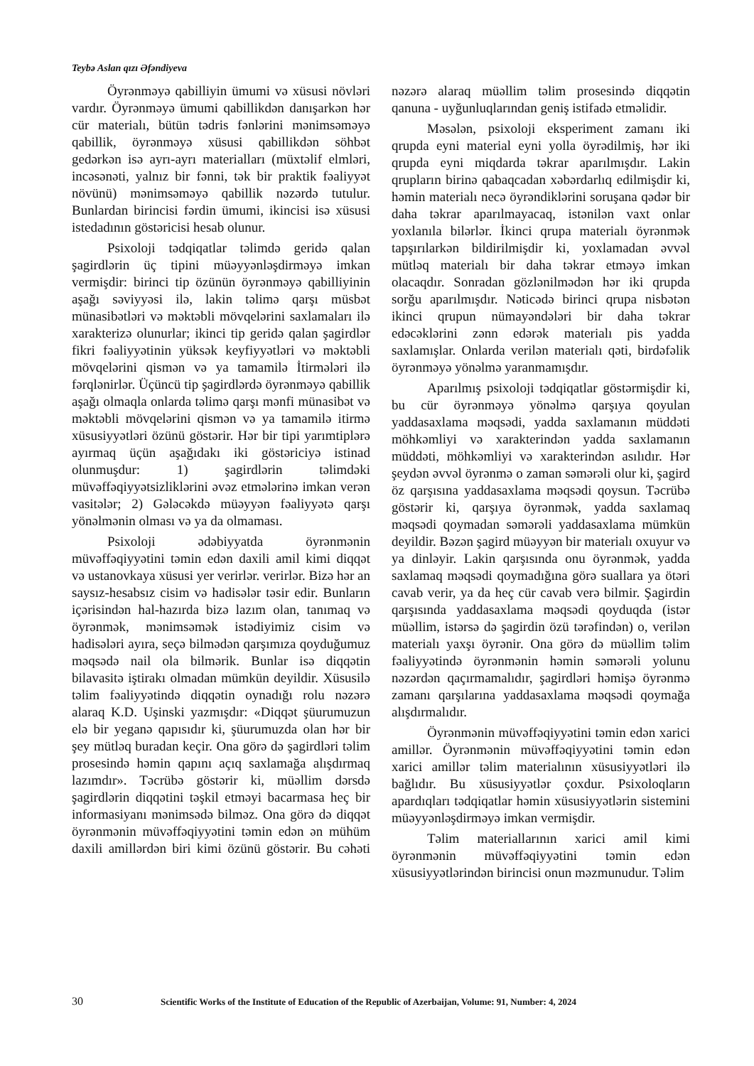Teybə Aslan qızı Əfəndiyeva
Öyrənməyə qabilliyin ümumi və xüsusi növləri vardır. Öyrənməyə ümumi qabillikdən danışarkən hər cür materialı, bütün tədris fənlərini mənimsəməyə qabillik, öyrənməyə xüsusi qabillikdən söhbət gedərkən isə ayrı-ayrı materialları (müxtəlif elmləri, incəsənəti, yalnız bir fənni, tək bir praktik fəaliyyət növünü) mənimsəməyə qabillik nəzərdə tutulur. Bunlardan birincisi fərdin ümumi, ikincisi isə xüsusi istedadının göstəricisi hesab olunur.
Psixoloji tədqiqatlar təlimdə geridə qalan şagirdlərin üç tipini müəyyənləşdirməyə imkan vermişdir: birinci tip özünün öyrənməyə qabilliyinin aşağı səviyyəsi ilə, lakin təlimə qarşı müsbət münasibətləri və məktəbli mövqelərini saxlamaları ilə xarakterizə olunurlar; ikinci tip geridə qalan şagirdlər fikri fəaliyyətinin yüksək keyfiyyətləri və məktəbli mövqelərini qismən və ya tamamilə İtirmələri ilə fərqlənirlər. Üçüncü tip şagirdlərdə öyrənməyə qabillik aşağı olmaqla onlarda təlimə qarşı mənfi münasibət və məktəbli mövqelərini qismən və ya tamamilə itirmə xüsusiyyətləri özünü göstərir. Hər bir tipi yarımtiplərə ayırmaq üçün aşağıdakı iki göstəriciyə istinad olunmuşdur: 1) şagirdlərin təlimdəki müvəffəqiyyətsizliklərini əvəz etmələrinə imkan verən vasitələr; 2) Gələcəkdə müəyyən fəaliyyətə qarşı yönəlmənin olması və ya da olmaması.
Psixoloji ədəbiyyatda öyrənmənin müvəffəqiyyətini təmin edən daxili amil kimi diqqət və ustanovkaya xüsusi yer verirlər. verirlər. Bizə hər an saysız-hesabsız cisim və hadisələr təsir edir. Bunların içərisindən hal-hazırda bizə lazım olan, tanımaq və öyrənmək, mənimsəmək istədiyimiz cisim və hadisələri ayıra, seçə bilmədən qarşımıza qoyduğumuz məqsədə nail ola bilmərik. Bunlar isə diqqətin bilavasitə iştirakı olmadan mümkün deyildir. Xüsusilə təlim fəaliyyətində diqqətin oynadığı rolu nəzərə alaraq K.D. Uşinski yazmışdır: «Diqqət şüurumuzun elə bir yeganə qapısıdır ki, şüurumuzda olan hər bir şey mütləq buradan keçir. Ona görə də şagirdləri təlim prosesində həmin qapını açıq saxlamağa alışdırmaq lazımdır». Təcrübə göstərir ki, müəllim dərsdə şagirdlərin diqqətini təşkil etməyi bacarmasa heç bir informasiyanı mənimsədə bilməz. Ona görə də diqqət öyrənmənin müvəffəqiyyətini təmin edən ən mühüm daxili amillərdən biri kimi özünü göstərir. Bu cəhəti nəzərə alaraq müəllim təlim prosesində diqqətin qanuna - uyğunluqlarından geniş istifadə etməlidir.
Məsələn, psixoloji eksperiment zamanı iki qrupda eyni material eyni yolla öyrədilmiş, hər iki qrupda eyni miqdarda təkrar aparılmışdır. Lakin qrupların birinə qabaqcadan xəbərdarlıq edilmişdir ki, həmin materialı necə öyrəndiklərini soruşana qədər bir daha təkrar aparılmayacaq, istənilən vaxt onlar yoxlanıla bilərlər. İkinci qrupa materialı öyrənmək tapşırılarkən bildirilmişdir ki, yoxlamadan əvvəl mütləq materialı bir daha təkrar etməyə imkan olacaqdır. Sonradan gözlənilmədən hər iki qrupda sorğu aparılmışdır. Nəticədə birinci qrupa nisbətən ikinci qrupun nümayəndələri bir daha təkrar edəcəklərini zənn edərək materialı pis yadda saxlamışlar. Onlarda verilən materialı qəti, birdəfəlik öyrənməyə yönəlmə yaranmamışdır.
Aparılmış psixoloji tədqiqatlar göstərmişdir ki, bu cür öyrənməyə yönəlmə qarşıya qoyulan yaddasaxlama məqsədi, yadda saxlamanın müddəti möhkəmliyi və xarakterindən yadda saxlamanın müddəti, möhkəmliyi və xarakterindən asılıdır. Hər şeydən əvvəl öyrənmə o zaman səmərəli olur ki, şagird öz qarşısına yaddasaxlama məqsədi qoysun. Təcrübə göstərir ki, qarşıya öyrənmək, yadda saxlamaq məqsədi qoymadan səmərəli yaddasaxlama mümkün deyildir. Bəzən şagird müəyyən bir materialı oxuyur və ya dinləyir. Lakin qarşısında onu öyrənmək, yadda saxlamaq məqsədi qoymadığına görə suallara ya ötəri cavab verir, ya da heç cür cavab verə bilmir. Şagirdin qarşısında yaddasaxlama məqsədi qoyduqda (istər müəllim, istərsə də şagirdin özü tərəfindən) o, verilən materialı yaxşı öyrənir. Ona görə də müəllim təlim fəaliyyətində öyrənmənin həmin səmərəli yolunu nəzərdən qaçırmamalıdır, şagirdləri həmişə öyrənmə zamanı qarşılarına yaddasaxlama məqsədi qoymağa alışdırmalıdır.
Öyrənmənin müvəffəqiyyətini təmin edən xarici amillər. Öyrənmənin müvəffəqiyyətini təmin edən xarici amillər təlim materialının xüsusiyyətləri ilə bağlıdır. Bu xüsusiyyətlər çoxdur. Psixoloqların apardıqları tədqiqatlar həmin xüsusiyyətlərin sistemini müəyyənləşdirməyə imkan vermişdir.
Təlim materiallarının xarici amil kimi öyrənmənin müvəffəqiyyətini təmin edən xüsusiyyətlərindən birincisi onun məzmunudur. Təlim
30 Scientific Works of the Institute of Education of the Republic of Azerbaijan, Volume: 91, Number: 4, 2024